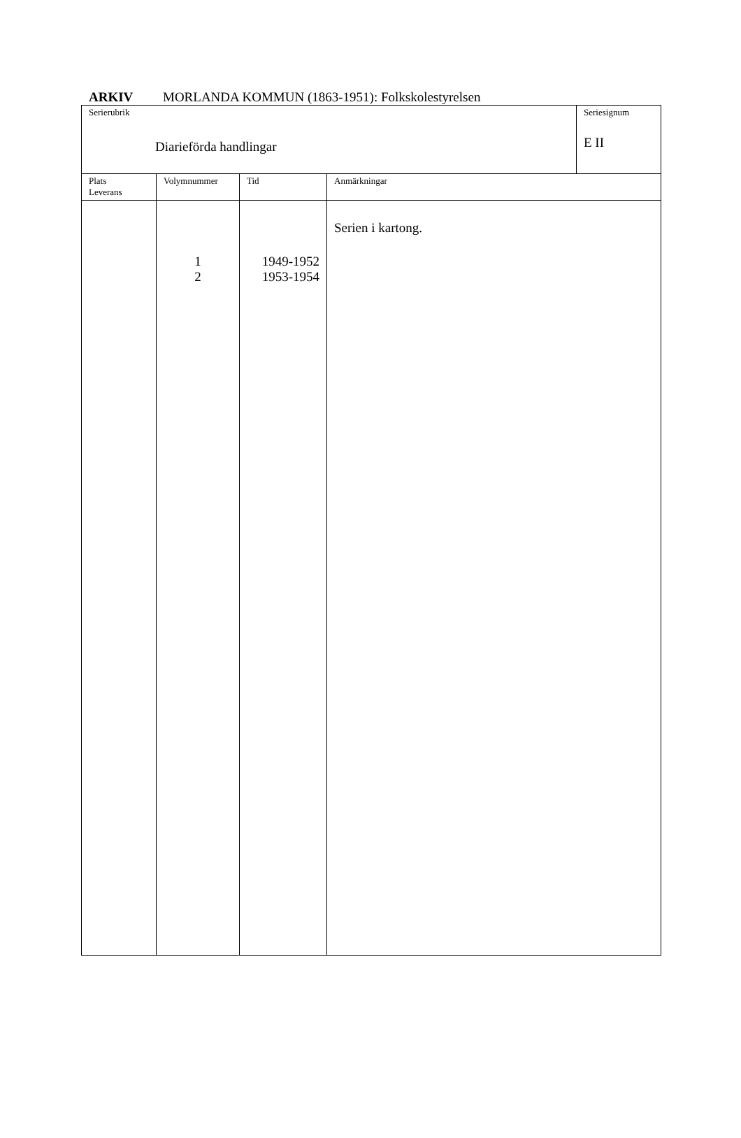ARKIV MORLANDA KOMMUN (1863-1951): Folkskolestyrelsen
| Serierubrik Diarieförda handlingar | | | | Seriesignum E II |
| Plats Leverans | Volymnummer | Tid | Anmärkningar | |
| | 1 2 | 1949-1952 1953-1954 | Serien i kartong. | |